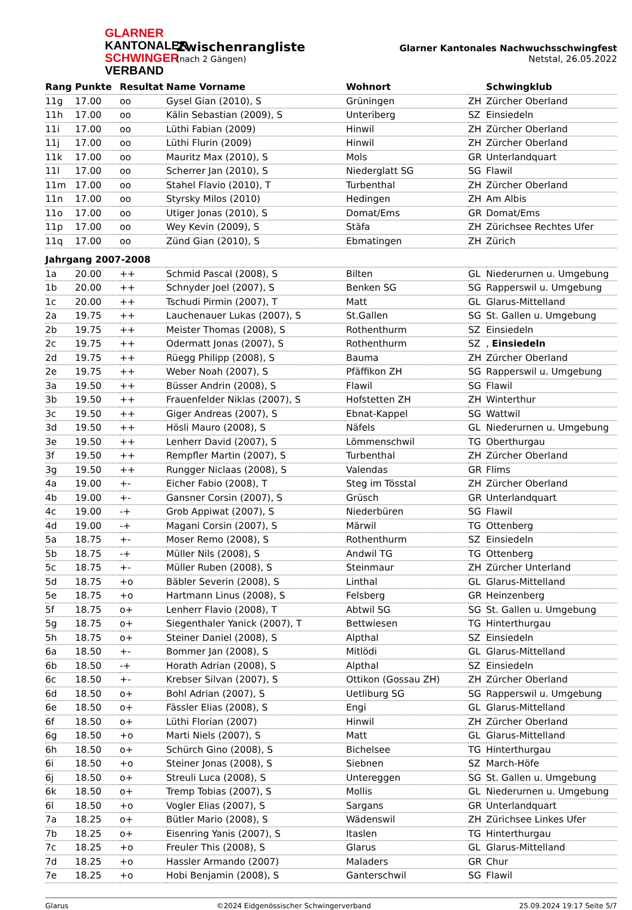GLARNER
KANTONALER
SCHWINGER
VERBAND
Zwischenrangliste
(nach 2 Gängen)
Glarner Kantonales Nachwuchsschwingfest
Netstal, 26.05.2022
| Rang | Punkte | Resultat | Name Vorname | Wohnort | | Schwingklub |
| --- | --- | --- | --- | --- | --- | --- |
| 11g | 17.00 | oo | Gysel Gian (2010), S | Grüningen | ZH | Zürcher Oberland |
| 11h | 17.00 | oo | Kälin Sebastian (2009), S | Unteriberg | SZ | Einsiedeln |
| 11i | 17.00 | oo | Lüthi Fabian (2009) | Hinwil | ZH | Zürcher Oberland |
| 11j | 17.00 | oo | Lüthi Flurin (2009) | Hinwil | ZH | Zürcher Oberland |
| 11k | 17.00 | oo | Mauritz Max (2010), S | Mols | GR | Unterlandquart |
| 11l | 17.00 | oo | Scherrer Jan (2010), S | Niederglatt SG | SG | Flawil |
| 11m | 17.00 | oo | Stahel Flavio (2010), T | Turbenthal | ZH | Zürcher Oberland |
| 11n | 17.00 | oo | Styrsky Milos (2010) | Hedingen | ZH | Am Albis |
| 11o | 17.00 | oo | Utiger Jonas (2010), S | Domat/Ems | GR | Domat/Ems |
| 11p | 17.00 | oo | Wey Kevin (2009), S | Stäfa | ZH | Zürichsee Rechtes Ufer |
| 11q | 17.00 | oo | Zünd Gian (2010), S | Ebmatingen | ZH | Zürich |
| Jahrgang 2007-2008 | | | | | | |
| 1a | 20.00 | ++ | Schmid Pascal (2008), S | Bilten | GL | Niederurnen u. Umgebung |
| 1b | 20.00 | ++ | Schnyder Joel (2007), S | Benken SG | SG | Rapperswil u. Umgebung |
| 1c | 20.00 | ++ | Tschudi Pirmin (2007), T | Matt | GL | Glarus-Mittelland |
| 2a | 19.75 | ++ | Lauchenauer Lukas (2007), S | St.Gallen | SG | St. Gallen u. Umgebung |
| 2b | 19.75 | ++ | Meister Thomas (2008), S | Rothenthurm | SZ | Einsiedeln |
| 2c | 19.75 | ++ | Odermatt Jonas (2007), S | Rothenthurm | SZ | , Einsiedeln |
| 2d | 19.75 | ++ | Rüegg Philipp (2008), S | Bauma | ZH | Zürcher Oberland |
| 2e | 19.75 | ++ | Weber Noah (2007), S | Pfäffikon ZH | SG | Rapperswil u. Umgebung |
| 3a | 19.50 | ++ | Büsser Andrin (2008), S | Flawil | SG | Flawil |
| 3b | 19.50 | ++ | Frauenfelder Niklas (2007), S | Hofstetten ZH | ZH | Winterthur |
| 3c | 19.50 | ++ | Giger Andreas (2007), S | Ebnat-Kappel | SG | Wattwil |
| 3d | 19.50 | ++ | Hösli Mauro (2008), S | Näfels | GL | Niederurnen u. Umgebung |
| 3e | 19.50 | ++ | Lenherr David (2007), S | Lömmenschwil | TG | Oberthurgau |
| 3f | 19.50 | ++ | Rempfler Martin (2007), S | Turbenthal | ZH | Zürcher Oberland |
| 3g | 19.50 | ++ | Rungger Niclaas (2008), S | Valendas | GR | Flims |
| 4a | 19.00 | +- | Eicher Fabio (2008), T | Steg im Tösstal | ZH | Zürcher Oberland |
| 4b | 19.00 | +- | Gansner Corsin (2007), S | Grüsch | GR | Unterlandquart |
| 4c | 19.00 | -+ | Grob Appiwat (2007), S | Niederbüren | SG | Flawil |
| 4d | 19.00 | -+ | Magani Corsin (2007), S | Märwil | TG | Ottenberg |
| 5a | 18.75 | +- | Moser Remo (2008), S | Rothenthurm | SZ | Einsiedeln |
| 5b | 18.75 | -+ | Müller Nils (2008), S | Andwil TG | TG | Ottenberg |
| 5c | 18.75 | +- | Müller Ruben (2008), S | Steinmaur | ZH | Zürcher Unterland |
| 5d | 18.75 | +o | Bäbler Severin (2008), S | Linthal | GL | Glarus-Mittelland |
| 5e | 18.75 | +o | Hartmann Linus (2008), S | Felsberg | GR | Heinzenberg |
| 5f | 18.75 | o+ | Lenherr Flavio (2008), T | Abtwil SG | SG | St. Gallen u. Umgebung |
| 5g | 18.75 | o+ | Siegenthaler Yanick (2007), T | Bettwiesen | TG | Hinterthurgau |
| 5h | 18.75 | o+ | Steiner Daniel (2008), S | Alpthal | SZ | Einsiedeln |
| 6a | 18.50 | +- | Bommer Jan (2008), S | Mitlödi | GL | Glarus-Mittelland |
| 6b | 18.50 | -+ | Horath Adrian (2008), S | Alpthal | SZ | Einsiedeln |
| 6c | 18.50 | +- | Krebser Silvan (2007), S | Ottikon (Gossau ZH) | ZH | Zürcher Oberland |
| 6d | 18.50 | o+ | Bohl Adrian (2007), S | Uetliburg SG | SG | Rapperswil u. Umgebung |
| 6e | 18.50 | o+ | Fässler Elias (2008), S | Engi | GL | Glarus-Mittelland |
| 6f | 18.50 | o+ | Lüthi Florian (2007) | Hinwil | ZH | Zürcher Oberland |
| 6g | 18.50 | +o | Marti Niels (2007), S | Matt | GL | Glarus-Mittelland |
| 6h | 18.50 | o+ | Schürch Gino (2008), S | Bichelsee | TG | Hinterthurgau |
| 6i | 18.50 | +o | Steiner Jonas (2008), S | Siebnen | SZ | March-Höfe |
| 6j | 18.50 | o+ | Streuli Luca (2008), S | Untereggen | SG | St. Gallen u. Umgebung |
| 6k | 18.50 | o+ | Tremp Tobias (2007), S | Mollis | GL | Niederurnen u. Umgebung |
| 6l | 18.50 | +o | Vogler Elias (2007), S | Sargans | GR | Unterlandquart |
| 7a | 18.25 | o+ | Bütler Mario (2008), S | Wädenswil | ZH | Zürichsee Linkes Ufer |
| 7b | 18.25 | o+ | Eisenring Yanis (2007), S | Itaslen | TG | Hinterthurgau |
| 7c | 18.25 | +o | Freuler This (2008), S | Glarus | GL | Glarus-Mittelland |
| 7d | 18.25 | +o | Hassler Armando (2007) | Maladers | GR | Chur |
| 7e | 18.25 | +o | Hobi Benjamin (2008), S | Ganterschwil | SG | Flawil |
Glarus ©2024 Eidgenössischer Schwingerverband 25.09.2024 19:17 Seite 5/7